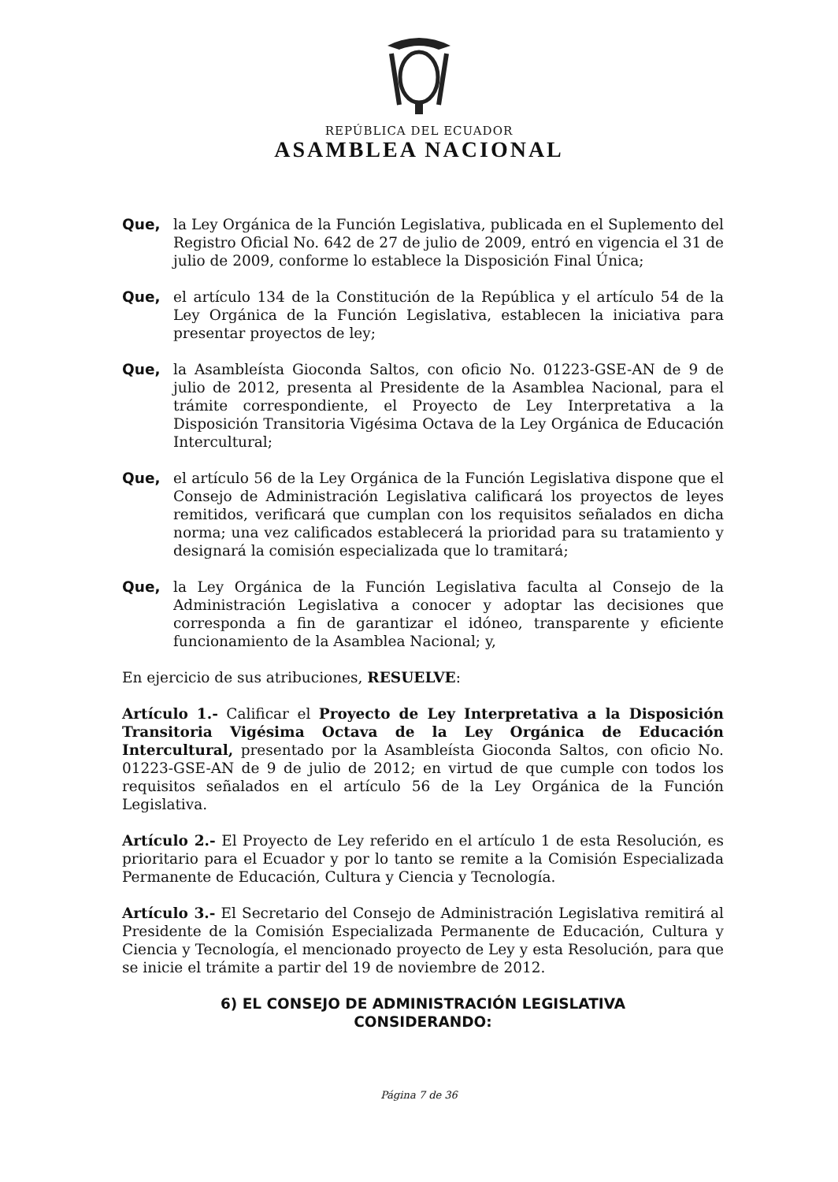REPÚBLICA DEL ECUADOR
ASAMBLEA NACIONAL
Que, la Ley Orgánica de la Función Legislativa, publicada en el Suplemento del Registro Oficial No. 642 de 27 de julio de 2009, entró en vigencia el 31 de julio de 2009, conforme lo establece la Disposición Final Única;
Que, el artículo 134 de la Constitución de la República y el artículo 54 de la Ley Orgánica de la Función Legislativa, establecen la iniciativa para presentar proyectos de ley;
Que, la Asambleísta Gioconda Saltos, con oficio No. 01223-GSE-AN de 9 de julio de 2012, presenta al Presidente de la Asamblea Nacional, para el trámite correspondiente, el Proyecto de Ley Interpretativa a la Disposición Transitoria Vigésima Octava de la Ley Orgánica de Educación Intercultural;
Que, el artículo 56 de la Ley Orgánica de la Función Legislativa dispone que el Consejo de Administración Legislativa calificará los proyectos de leyes remitidos, verificará que cumplan con los requisitos señalados en dicha norma; una vez calificados establecerá la prioridad para su tratamiento y designará la comisión especializada que lo tramitará;
Que, la Ley Orgánica de la Función Legislativa faculta al Consejo de la Administración Legislativa a conocer y adoptar las decisiones que corresponda a fin de garantizar el idóneo, transparente y eficiente funcionamiento de la Asamblea Nacional; y,
En ejercicio de sus atribuciones, RESUELVE:
Artículo 1.- Calificar el Proyecto de Ley Interpretativa a la Disposición Transitoria Vigésima Octava de la Ley Orgánica de Educación Intercultural, presentado por la Asambleísta Gioconda Saltos, con oficio No. 01223-GSE-AN de 9 de julio de 2012; en virtud de que cumple con todos los requisitos señalados en el artículo 56 de la Ley Orgánica de la Función Legislativa.
Artículo 2.- El Proyecto de Ley referido en el artículo 1 de esta Resolución, es prioritario para el Ecuador y por lo tanto se remite a la Comisión Especializada Permanente de Educación, Cultura y Ciencia y Tecnología.
Artículo 3.- El Secretario del Consejo de Administración Legislativa remitirá al Presidente de la Comisión Especializada Permanente de Educación, Cultura y Ciencia y Tecnología, el mencionado proyecto de Ley y esta Resolución, para que se inicie el trámite a partir del 19 de noviembre de 2012.
6) EL CONSEJO DE ADMINISTRACIÓN LEGISLATIVA
CONSIDERANDO:
Página 7 de 36